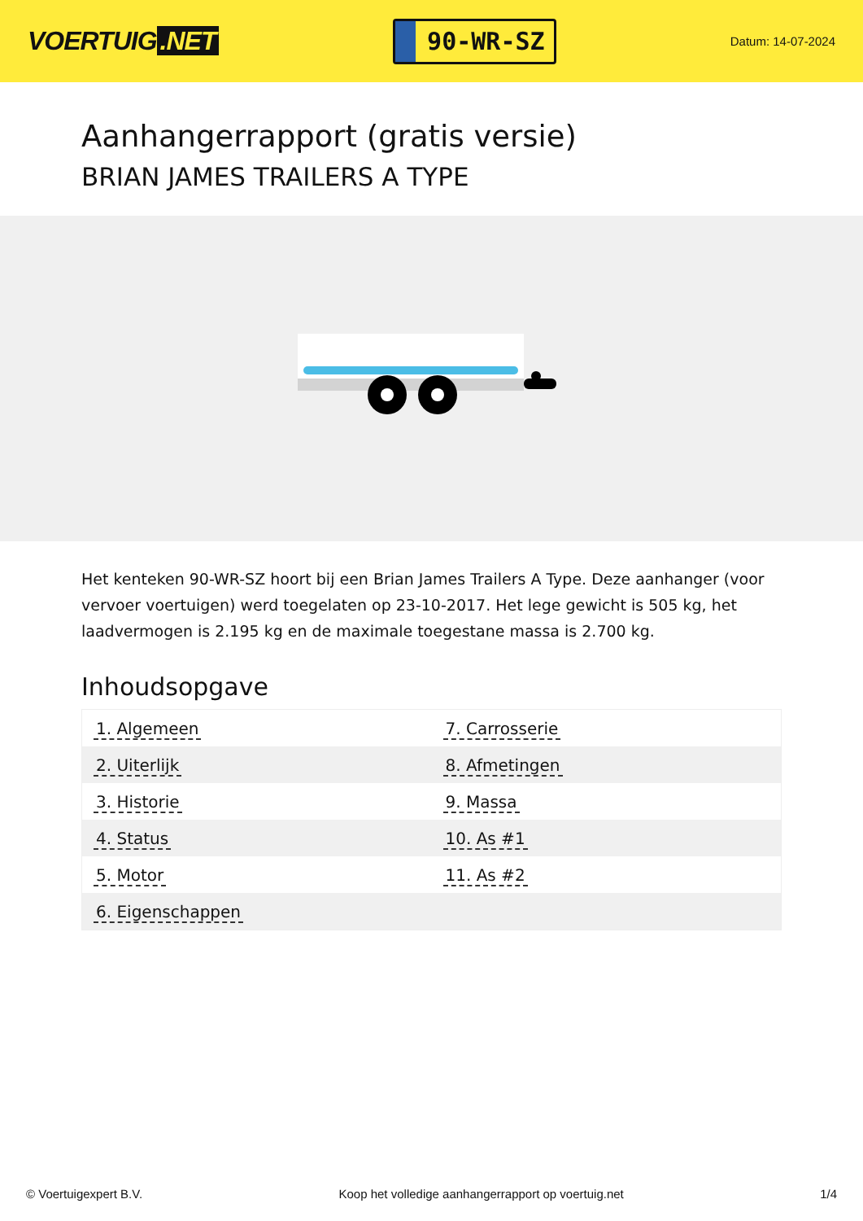VOERTUIG.NET
90-WR-SZ
Datum: 14-07-2024
Aanhangerrapport (gratis versie)
BRIAN JAMES TRAILERS A TYPE
Het kenteken 90-WR-SZ hoort bij een Brian James Trailers A Type. Deze aanhanger (voor vervoer voertuigen) werd toegelaten op 23-10-2017. Het lege gewicht is 505 kg, het laadvermogen is 2.195 kg en de maximale toegestane massa is 2.700 kg.
Inhoudsopgave
| 1. Algemeen | 7. Carrosserie |
| 2. Uiterlijk | 8. Afmetingen |
| 3. Historie | 9. Massa |
| 4. Status | 10. As #1 |
| 5. Motor | 11. As #2 |
| 6. Eigenschappen | |
© Voertuigexpert B.V. Koop het volledige aanhangerrapport op voertuig.net 1/4